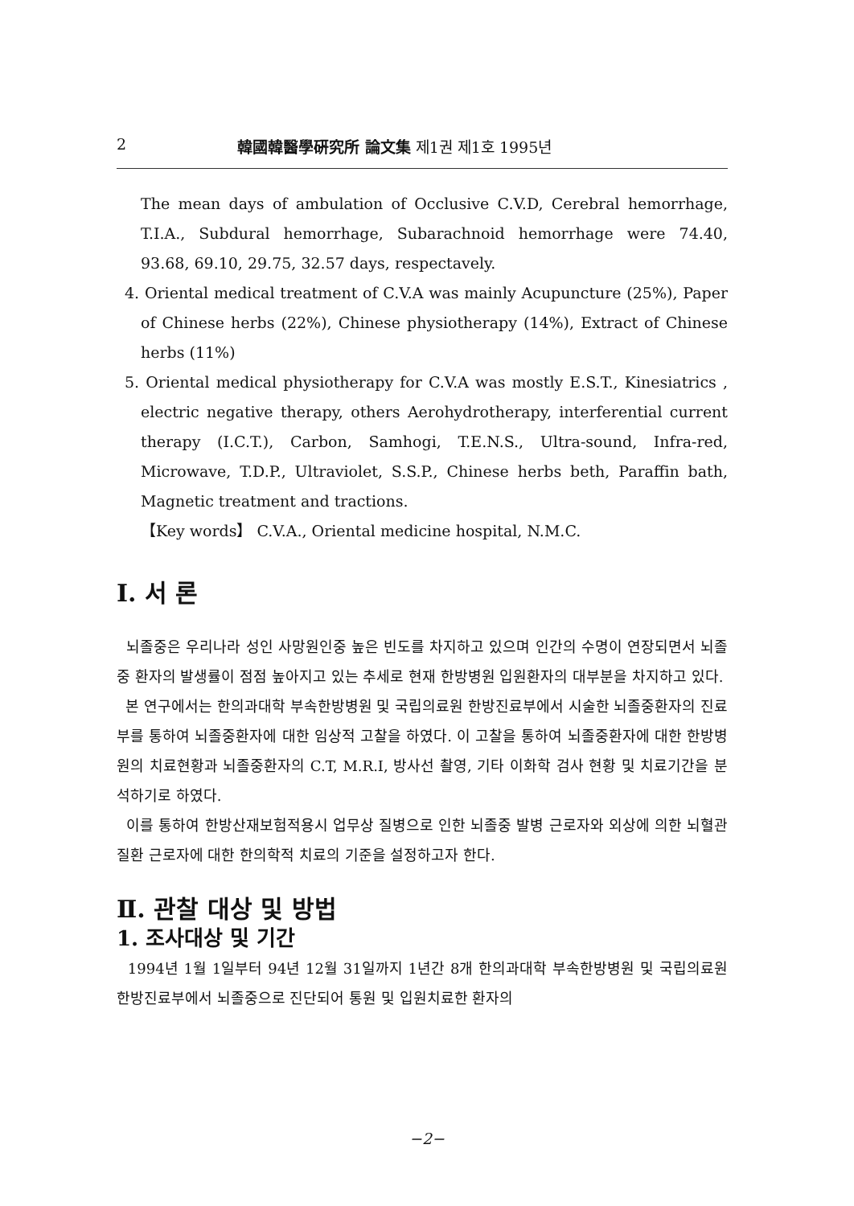2 韓國韓醫學硏究所 論文集 제1권 제1호 1995년
The mean days of ambulation of Occlusive C.V.D, Cerebral hemorrhage, T.I.A., Subdural hemorrhage, Subarachnoid hemorrhage were 74.40, 93.68, 69.10, 29.75, 32.57 days, respectavely.
4. Oriental medical treatment of C.V.A was mainly Acupuncture (25%), Paper of Chinese herbs (22%), Chinese physiotherapy (14%), Extract of Chinese herbs (11%)
5. Oriental medical physiotherapy for C.V.A was mostly E.S.T., Kinesiatrics , electric negative therapy, others Aerohydrotherapy, interferential current therapy (I.C.T.), Carbon, Samhogi, T.E.N.S., Ultra-sound, Infra-red, Microwave, T.D.P., Ultraviolet, S.S.P., Chinese herbs beth, Paraffin bath, Magnetic treatment and tractions.
【Key words】 C.V.A., Oriental medicine hospital, N.M.C.
Ⅰ. 서 론
뇌졸중은 우리나라 성인 사망원인중 높은 빈도를 차지하고 있으며 인간의 수명이 연장되면서 뇌졸중 환자의 발생률이 점점 높아지고 있는 추세로 현재 한방병원 입원환자의 대부분을 차지하고 있다.
본 연구에서는 한의과대학 부속한방병원 및 국립의료원 한방진료부에서 시술한 뇌졸중환자의 진료부를 통하여 뇌졸중환자에 대한 임상적 고찰을 하였다. 이 고찰을 통하여 뇌졸중환자에 대한 한방병원의 치료현황과 뇌졸중환자의 C.T, M.R.I, 방사선 촬영, 기타 이화학 검사 현황 및 치료기간을 분석하기로 하였다.
이를 통하여 한방산재보험적용시 업무상 질병으로 인한 뇌졸중 발병 근로자와 외상에 의한 뇌혈관질환 근로자에 대한 한의학적 치료의 기준을 설정하고자 한다.
Ⅱ. 관찰 대상 및 방법
1. 조사대상 및 기간
1994년 1월 1일부터 94년 12월 31일까지 1년간 8개 한의과대학 부속한방병원 및 국립의료원 한방진료부에서 뇌졸중으로 진단되어 통원 및 입원치료한 환자의
−2−